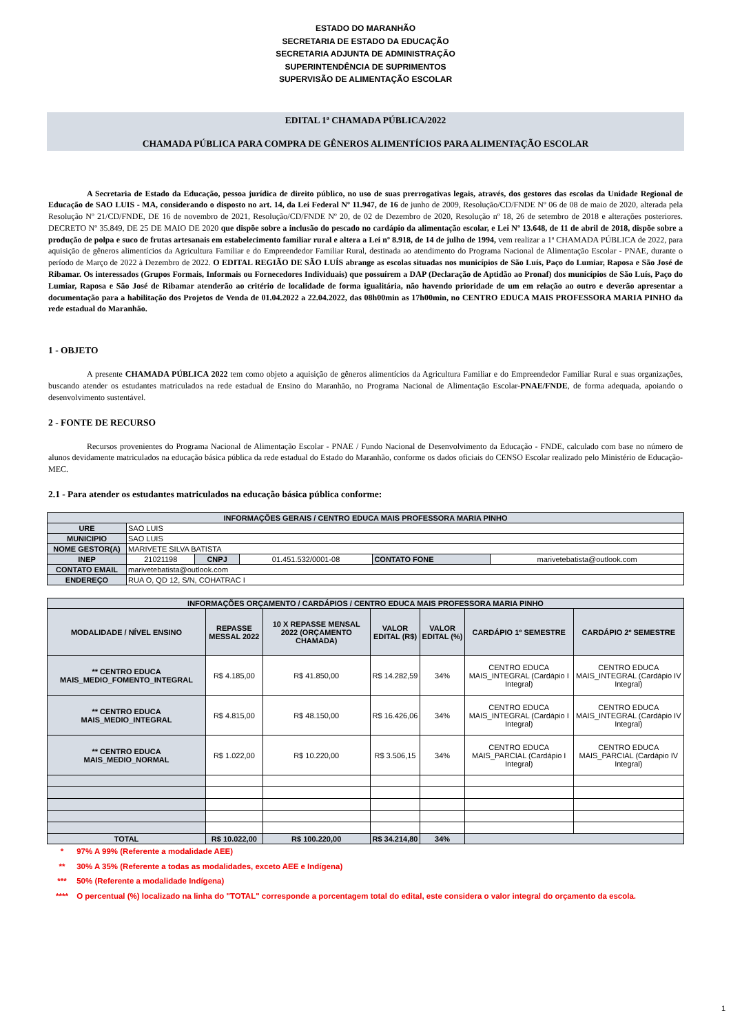ESTADO DO MARANHÃO
SECRETARIA DE ESTADO DA EDUCAÇÃO
SECRETARIA ADJUNTA DE ADMINISTRAÇÃO
SUPERINTENDÊNCIA DE SUPRIMENTOS
SUPERVISÃO DE ALIMENTAÇÃO ESCOLAR
EDITAL 1ª CHAMADA PÚBLICA/2022
CHAMADA PÚBLICA PARA COMPRA DE GÊNEROS ALIMENTÍCIOS PARA ALIMENTAÇÃO ESCOLAR
A Secretaria de Estado da Educação, pessoa jurídica de direito público, no uso de suas prerrogativas legais, através, dos gestores das escolas da Unidade Regional de Educação de SAO LUIS - MA, considerando o disposto no art. 14, da Lei Federal Nº 11.947, de 16 de junho de 2009, Resolução/CD/FNDE Nº 06 de 08 de maio de 2020, alterada pela Resolução Nº 21/CD/FNDE, DE 16 de novembro de 2021, Resolução/CD/FNDE Nº 20, de 02 de Dezembro de 2020, Resolução nº 18, 26 de setembro de 2018 e alterações posteriores. DECRETO Nº 35.849, DE 25 DE MAIO DE 2020 que dispõe sobre a inclusão do pescado no cardápio da alimentação escolar, e Lei Nº 13.648, de 11 de abril de 2018, dispõe sobre a produção de polpa e suco de frutas artesanais em estabelecimento familiar rural e altera a Lei nº 8.918, de 14 de julho de 1994, vem realizar a 1ª CHAMADA PÚBLICA de 2022, para aquisição de gêneros alimentícios da Agricultura Familiar e do Empreendedor Familiar Rural, destinada ao atendimento do Programa Nacional de Alimentação Escolar - PNAE, durante o período de Março de 2022 à Dezembro de 2022. O EDITAL REGIÃO DE SÃO LUÍS abrange as escolas situadas nos municípios de São Luís, Paço do Lumiar, Raposa e São José de Ribamar. Os interessados (Grupos Formais, Informais ou Fornecedores Individuais) que possuírem a DAP (Declaração de Aptidão ao Pronaf) dos municípios de São Luís, Paço do Lumiar, Raposa e São José de Ribamar atenderão ao critério de localidade de forma igualitária, não havendo prioridade de um em relação ao outro e deverão apresentar a documentação para a habilitação dos Projetos de Venda de 01.04.2022 a 22.04.2022, das 08h00min as 17h00min, no CENTRO EDUCA MAIS PROFESSORA MARIA PINHO da rede estadual do Maranhão.
1 - OBJETO
A presente CHAMADA PÚBLICA 2022 tem como objeto a aquisição de gêneros alimentícios da Agricultura Familiar e do Empreendedor Familiar Rural e suas organizações, buscando atender os estudantes matriculados na rede estadual de Ensino do Maranhão, no Programa Nacional de Alimentação Escolar-PNAE/FNDE, de forma adequada, apoiando o desenvolvimento sustentável.
2 - FONTE DE RECURSO
Recursos provenientes do Programa Nacional de Alimentação Escolar - PNAE / Fundo Nacional de Desenvolvimento da Educação - FNDE, calculado com base no número de alunos devidamente matriculados na educação básica pública da rede estadual do Estado do Maranhão, conforme os dados oficiais do CENSO Escolar realizado pelo Ministério de Educação-MEC.
2.1 - Para atender os estudantes matriculados na educação básica pública conforme:
| INFORMAÇÕES GERAIS / CENTRO EDUCA MAIS PROFESSORA MARIA PINHO | | | | | |
| URE | SAO LUIS | | | | |
| MUNICIPIO | SAO LUIS | | | | |
| NOME GESTOR(A) | MARIVETE SILVA BATISTA | | | | |
| INEP | 21021198 | CNPJ | 01.451.532/0001-08 | CONTATO FONE | marivetebatista@outlook.com |
| CONTATO EMAIL | marivetebatista@outlook.com | | | | |
| ENDEREÇO | RUA O, QD 12, S/N, COHATRAC I | | | | |
| INFORMAÇÕES ORÇAMENTO / CARDÁPIOS / CENTRO EDUCA MAIS PROFESSORA MARIA PINHO | | | | | | |
| MODALIDADE / NÍVEL ENSINO | REPASSE MESSAL 2022 | 10 X REPASSE MENSAL 2022 (ORÇAMENTO CHAMADA) | VALOR EDITAL (R$) | VALOR EDITAL (%) | CARDÁPIO 1º SEMESTRE | CARDÁPIO 2º SEMESTRE |
| ** CENTRO EDUCA MAIS_MEDIO_FOMENTO_INTEGRAL | R$ 4.185,00 | R$ 41.850,00 | R$ 14.282,59 | 34% | CENTRO EDUCA MAIS_INTEGRAL (Cardápio I Integral) | CENTRO EDUCA MAIS_INTEGRAL (Cardápio IV Integral) |
| ** CENTRO EDUCA MAIS_MEDIO_INTEGRAL | R$ 4.815,00 | R$ 48.150,00 | R$ 16.426,06 | 34% | CENTRO EDUCA MAIS_INTEGRAL (Cardápio I Integral) | CENTRO EDUCA MAIS_INTEGRAL (Cardápio IV Integral) |
| ** CENTRO EDUCA MAIS_MEDIO_NORMAL | R$ 1.022,00 | R$ 10.220,00 | R$ 3.506,15 | 34% | CENTRO EDUCA MAIS_PARCIAL (Cardápio I Integral) | CENTRO EDUCA MAIS_PARCIAL (Cardápio IV Integral) |
| TOTAL | R$ 10.022,00 | R$ 100.220,00 | R$ 34.214,80 | 34% | | |
* 97% A 99% (Referente a modalidade AEE)
** 30% A 35% (Referente a todas as modalidades, exceto AEE e Indígena)
*** 50% (Referente a modalidade Indígena)
**** O percentual (%) localizado na linha do "TOTAL" corresponde a porcentagem total do edital, este considera o valor integral do orçamento da escola.
1